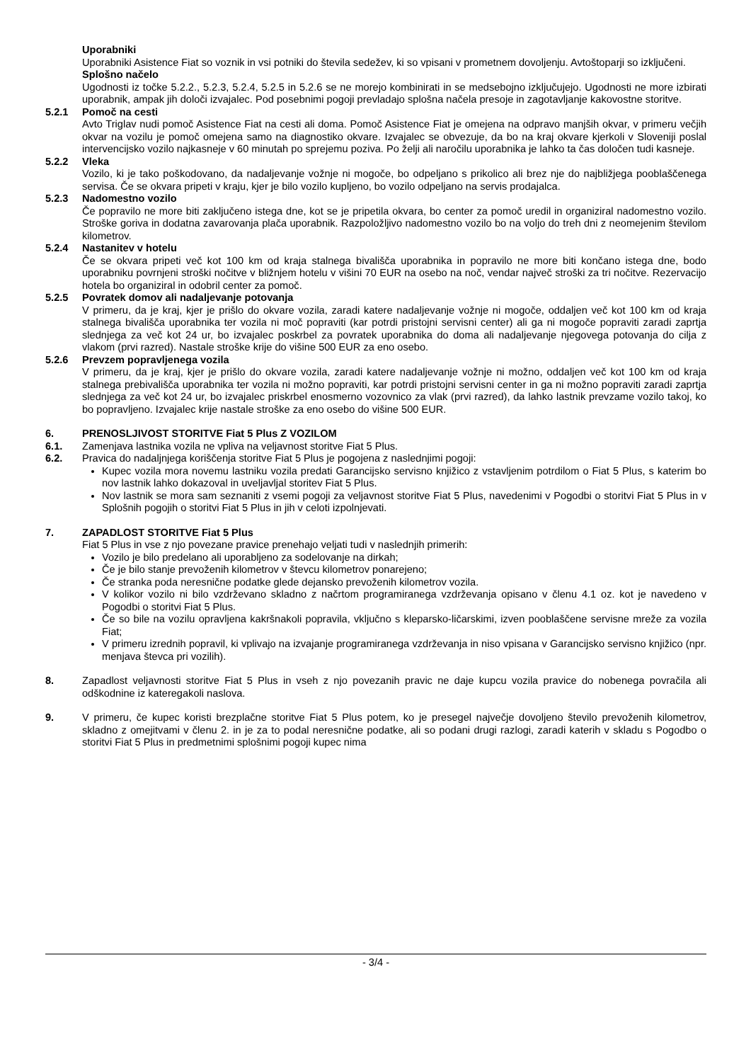Uporabniki
Uporabniki Asistence Fiat so voznik in vsi potniki do števila sedežev, ki so vpisani v prometnem dovoljenju. Avtoštoparji so izključeni.
Splošno načelo
Ugodnosti iz točke 5.2.2., 5.2.3, 5.2.4, 5.2.5 in 5.2.6 se ne morejo kombinirati in se medsebojno izključujejo. Ugodnosti ne more izbirati uporabnik, ampak jih določi izvajalec. Pod posebnimi pogoji prevladajo splošna načela presoje in zagotavljanje kakovostne storitve.
5.2.1 Pomoč na cesti
Avto Triglav nudi pomoč Asistence Fiat na cesti ali doma. Pomoč Asistence Fiat je omejena na odpravo manjših okvar, v primeru večjih okvar na vozilu je pomoč omejena samo na diagnostiko okvare. Izvajalec se obvezuje, da bo na kraj okvare kjerkoli v Sloveniji poslal intervencijsko vozilo najkasneje v 60 minutah po sprejemu poziva. Po želji ali naročilu uporabnika je lahko ta čas določen tudi kasneje.
5.2.2 Vleka
Vozilo, ki je tako poškodovano, da nadaljevanje vožnje ni mogoče, bo odpeljano s prikolico ali brez nje do najbližjega pooblaščenega servisa. Če se okvara pripeti v kraju, kjer je bilo vozilo kupljeno, bo vozilo odpeljano na servis prodajalca.
5.2.3 Nadomestno vozilo
Če popravilo ne more biti zaključeno istega dne, kot se je pripetila okvara, bo center za pomoč uredil in organiziral nadomestno vozilo. Stroške goriva in dodatna zavarovanja plača uporabnik. Razpoložljivo nadomestno vozilo bo na voljo do treh dni z neomejenim številom kilometrov.
5.2.4 Nastanitev v hotelu
Če se okvara pripeti več kot 100 km od kraja stalnega bivališča uporabnika in popravilo ne more biti končano istega dne, bodo uporabniku povrnjeni stroški nočitve v bližnjem hotelu v višini 70 EUR na osebo na noč, vendar največ stroški za tri nočitve. Rezervacijo hotela bo organiziral in odobril center za pomoč.
5.2.5 Povratek domov ali nadaljevanje potovanja
V primeru, da je kraj, kjer je prišlo do okvare vozila, zaradi katere nadaljevanje vožnje ni mogoče, oddaljen več kot 100 km od kraja stalnega bivališča uporabnika ter vozila ni moč popraviti (kar potrdi pristojni servisni center) ali ga ni mogoče popraviti zaradi zaprtja slednjega za več kot 24 ur, bo izvajalec poskrbel za povratek uporabnika do doma ali nadaljevanje njegovega potovanja do cilja z vlakom (prvi razred). Nastale stroške krije do višine 500 EUR za eno osebo.
5.2.6 Prevzem popravljenega vozila
V primeru, da je kraj, kjer je prišlo do okvare vozila, zaradi katere nadaljevanje vožnje ni možno, oddaljen več kot 100 km od kraja stalnega prebivališča uporabnika ter vozila ni možno popraviti, kar potrdi pristojni servisni center in ga ni možno popraviti zaradi zaprtja slednjega za več kot 24 ur, bo izvajalec priskrbel enosmerno vozovnico za vlak (prvi razred), da lahko lastnik prevzame vozilo takoj, ko bo popravljeno. Izvajalec krije nastale stroške za eno osebo do višine 500 EUR.
6. PRENOSLJIVOST STORITVE Fiat 5 Plus Z VOZILOM
6.1. Zamenjava lastnika vozila ne vpliva na veljavnost storitve Fiat 5 Plus.
6.2. Pravica do nadaljnjega koriščenja storitve Fiat 5 Plus je pogojena z naslednjimi pogoji:
Kupec vozila mora novemu lastniku vozila predati Garancijsko servisno knjižico z vstavljenim potrdilom o Fiat 5 Plus, s katerim bo nov lastnik lahko dokazoval in uveljavljal storitev Fiat 5 Plus.
Nov lastnik se mora sam seznaniti z vsemi pogoji za veljavnost storitve Fiat 5 Plus, navedenimi v Pogodbi o storitvi Fiat 5 Plus in v Splošnih pogojih o storitvi Fiat 5 Plus in jih v celoti izpolnjevati.
7. ZAPADLOST STORITVE Fiat 5 Plus
Fiat 5 Plus in vse z njo povezane pravice prenehajo veljati tudi v naslednjih primerih:
Vozilo je bilo predelano ali uporabljeno za sodelovanje na dirkah;
Če je bilo stanje prevoženih kilometrov v števcu kilometrov ponarejeno;
Če stranka poda neresnične podatke glede dejansko prevoženih kilometrov vozila.
V kolikor vozilo ni bilo vzdrževano skladno z načrtom programiranega vzdrževanja opisano v členu 4.1 oz. kot je navedeno v Pogodbi o storitvi Fiat 5 Plus.
Če so bile na vozilu opravljena kakršnakoli popravila, vključno s kleparsko-ličarskimi, izven pooblaščene servisne mreže za vozila Fiat;
V primeru izrednih popravil, ki vplivajo na izvajanje programiranega vzdrževanja in niso vpisana v Garancijsko servisno knjižico (npr. menjava števca pri vozilih).
8. Zapadlost veljavnosti storitve Fiat 5 Plus in vseh z njo povezanih pravic ne daje kupcu vozila pravice do nobenega povračila ali odškodnine iz kateregakoli naslova.
9. V primeru, če kupec koristi brezplačne storitve Fiat 5 Plus potem, ko je presegel največje dovoljeno število prevoženih kilometrov, skladno z omejitvami v členu 2. in je za to podal neresnične podatke, ali so podani drugi razlogi, zaradi katerih v skladu s Pogodbo o storitvi Fiat 5 Plus in predmetnimi splošnimi pogoji kupec nima
- 3/4 -